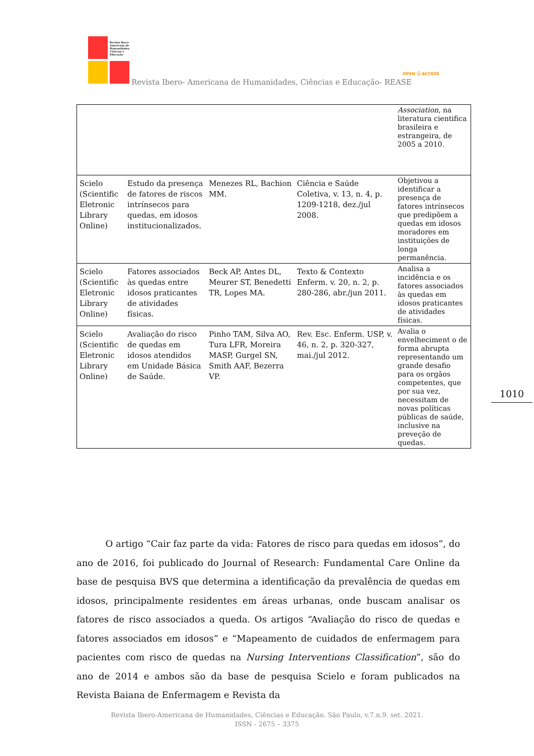Revista Ibero-
Americana de
Humanidades,
Ciências e
Educação
Revista Ibero- Americana de Humanidades, Ciências e Educação- REASE
OPEN ⓐ ACCESS
| | | | | Association , na literatura cientifica brasileira e estrangeira, de 2005 a 2010. |
| Scielo (Scientific Eletronic Library Online) | Estudo da presença de fatores de riscos intrínsecos para quedas, em idosos institucionalizados. | Menezes RL, Bachion MM. | Ciência e Saúde Coletiva, v. 13, n. 4, p. 1209-1218, dez./jul 2008. | Objetivou a identificar a presença de fatores intrínsecos que predipõem a quedas em idosos moradores em instituições de longa permanência. |
| Scielo (Scientific Eletronic Library Online) | Fatores associados às quedas entre idosos praticantes de atividades físicas. | Beck AP, Antes DL, Meurer ST, Benedetti TR, Lopes MA. | Texto & Contexto Enferm. v. 20, n. 2, p. 280-286, abr./jun 2011. | Analisa a incidência e os fatores associados às quedas em idosos praticantes de atividades físicas. |
| Scielo (Scientific Eletronic Library Online) | Avaliação do risco de quedas em idosos atendidos em Unidade Básica de Saúde. | Pinho TAM, Silva AO, Tura LFR, Moreira MASP, Gurgel SN, Smith AAF, Bezerra VP. | Rev. Esc. Enferm. USP, v. 46, n. 2, p. 320-327, mai./jul 2012. | Avalia o envelheciment o de forma abrupta representando um grande desafio para os orgãos competentes, que por sua vez, necessitam de novas políticas públicas de saúde, inclusive na preveção de quedas. |
1010
O artigo “Cair faz parte da vida: Fatores de risco para quedas em idosos”, do ano de 2016, foi publicado do Journal of Research: Fundamental Care Online da base de pesquisa BVS que determina a identificação da prevalência de quedas em idosos, principalmente residentes em áreas urbanas, onde buscam analisar os fatores de risco associados a queda. Os artigos “Avaliação do risco de quedas e fatores associados em idosos” e “Mapeamento de cuidados de enfermagem para pacientes com risco de quedas na Nursing Interventions Classification”, são do ano de 2014 e ambos são da base de pesquisa Scielo e foram publicados na Revista Baiana de Enfermagem e Revista da
Revista Ibero-Americana de Humanidades, Ciências e Educação. São Paulo, v.7.n.9. set. 2021.
ISSN - 2675 – 3375